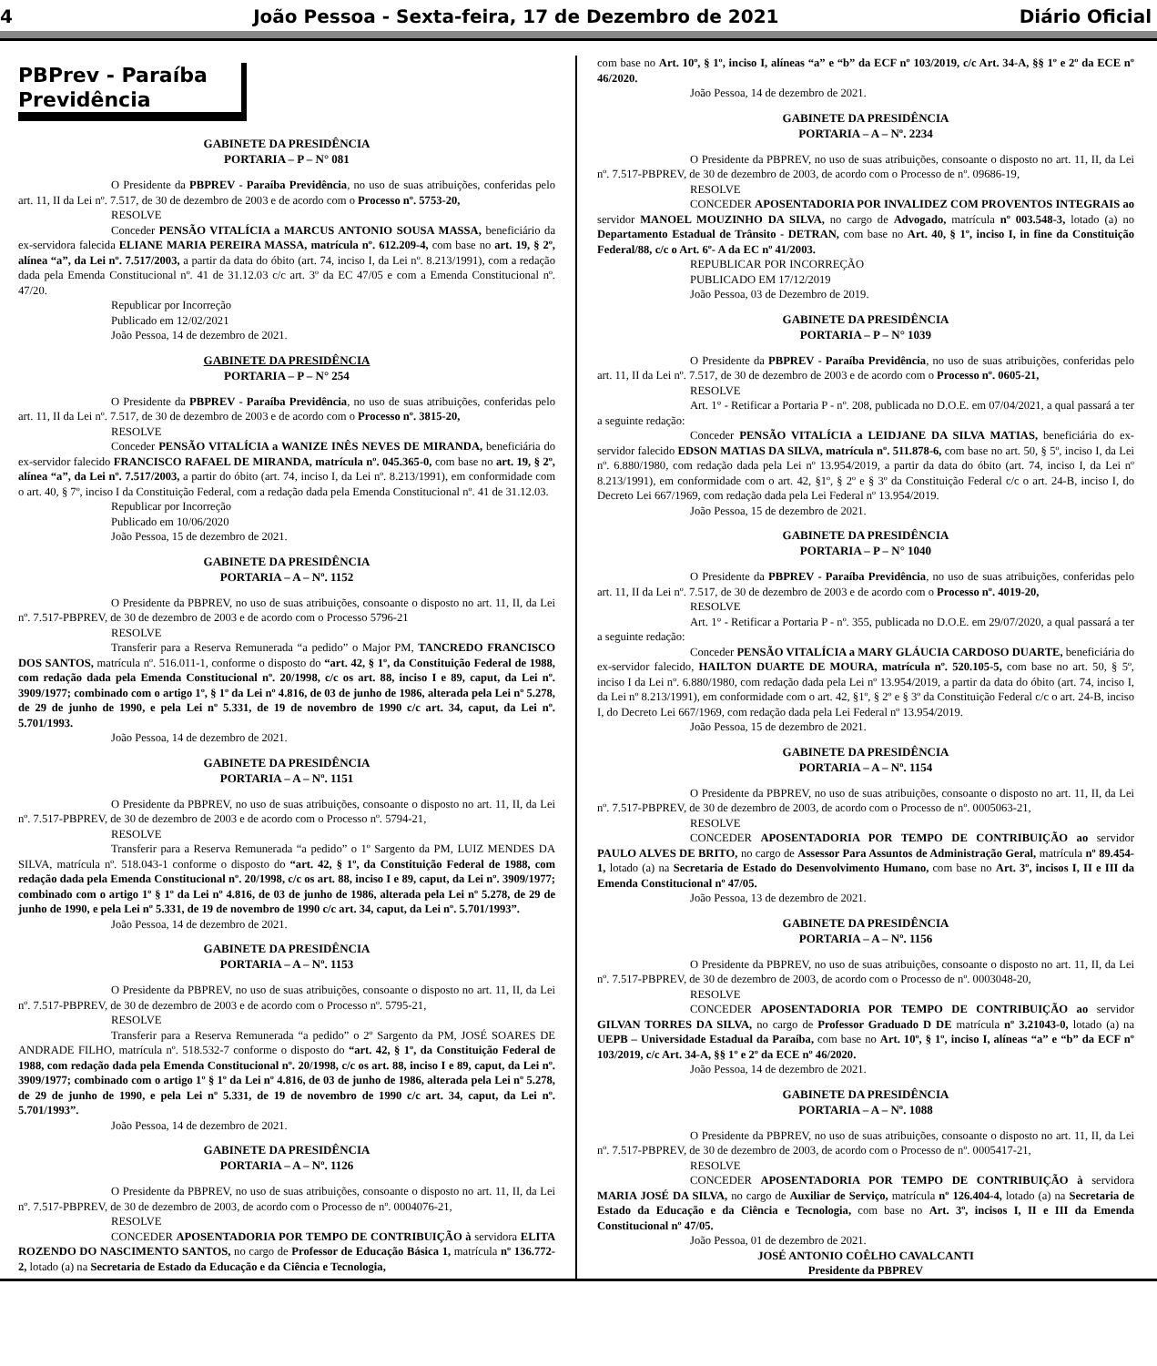4 João Pessoa - Sexta-feira, 17 de Dezembro de 2021 Diário Oficial
PBPrev - Paraíba Previdência
GABINETE DA PRESIDÊNCIA
PORTARIA – P – N° 081
O Presidente da PBPREV - Paraíba Previdência, no uso de suas atribuições, conferidas pelo art. 11, II da Lei nº. 7.517, de 30 de dezembro de 2003 e de acordo com o Processo nº. 5753-20,
RESOLVE
Conceder PENSÃO VITALÍCIA a MARCUS ANTONIO SOUSA MASSA, beneficiário da ex-servidora falecida ELIANE MARIA PEREIRA MASSA, matrícula nº. 612.209-4, com base no art. 19, § 2º, alínea “a”, da Lei nº. 7.517/2003, a partir da data do óbito (art. 74, inciso I, da Lei nº. 8.213/1991), com a redação dada pela Emenda Constitucional nº. 41 de 31.12.03 c/c art. 3º da EC 47/05 e com a Emenda Constitucional nº. 47/20.
Republicar por Incorreção
Publicado em 12/02/2021
João Pessoa, 14 de dezembro de 2021.
GABINETE DA PRESIDÊNCIA
PORTARIA – P – N° 254
O Presidente da PBPREV - Paraíba Previdência, no uso de suas atribuições, conferidas pelo art. 11, II da Lei nº. 7.517, de 30 de dezembro de 2003 e de acordo com o Processo nº. 3815-20,
RESOLVE
Conceder PENSÃO VITALÍCIA a WANIZE INÊS NEVES DE MIRANDA, beneficiária do ex-servidor falecido FRANCISCO RAFAEL DE MIRANDA, matrícula nº. 045.365-0, com base no art. 19, § 2º, alínea “a”, da Lei nº. 7.517/2003, a partir do óbito (art. 74, inciso I, da Lei nº. 8.213/1991), em conformidade com o art. 40, § 7º, inciso I da Constituição Federal, com a redação dada pela Emenda Constitucional nº. 41 de 31.12.03.
Republicar por Incorreção
Publicado em 10/06/2020
João Pessoa, 15 de dezembro de 2021.
GABINETE DA PRESIDÊNCIA
PORTARIA – A – Nº. 1152
O Presidente da PBPREV, no uso de suas atribuições, consoante o disposto no art. 11, II, da Lei nº. 7.517-PBPREV, de 30 de dezembro de 2003 e de acordo com o Processo 5796-21
RESOLVE
Transferir para a Reserva Remunerada “a pedido” o Major PM, TANCREDO FRANCISCO DOS SANTOS, matrícula nº. 516.011-1, conforme o disposto do “art. 42, § 1º, da Constituição Federal de 1988, com redação dada pela Emenda Constitucional nº. 20/1998, c/c os art. 88, inciso I e 89, caput, da Lei nº. 3909/1977; combinado com o artigo 1º, § 1º da Lei nº 4.816, de 03 de junho de 1986, alterada pela Lei nº 5.278, de 29 de junho de 1990, e pela Lei nº 5.331, de 19 de novembro de 1990 c/c art. 34, caput, da Lei nº. 5.701/1993.
João Pessoa, 14 de dezembro de 2021.
GABINETE DA PRESIDÊNCIA
PORTARIA – A – Nº. 1151
O Presidente da PBPREV, no uso de suas atribuições, consoante o disposto no art. 11, II, da Lei nº. 7.517-PBPREV, de 30 de dezembro de 2003 e de acordo com o Processo nº. 5794-21,
RESOLVE
Transferir para a Reserva Remunerada “a pedido” o 1º Sargento da PM, LUIZ MENDES DA SILVA, matrícula nº. 518.043-1 conforme o disposto do “art. 42, § 1º, da Constituição Federal de 1988, com redação dada pela Emenda Constitucional nº. 20/1998, c/c os art. 88, inciso I e 89, caput, da Lei nº. 3909/1977; combinado com o artigo 1º § 1º da Lei nº 4.816, de 03 de junho de 1986, alterada pela Lei nº 5.278, de 29 de junho de 1990, e pela Lei nº 5.331, de 19 de novembro de 1990 c/c art. 34, caput, da Lei nº. 5.701/1993”.
João Pessoa, 14 de dezembro de 2021.
GABINETE DA PRESIDÊNCIA
PORTARIA – A – Nº. 1153
O Presidente da PBPREV, no uso de suas atribuições, consoante o disposto no art. 11, II, da Lei nº. 7.517-PBPREV, de 30 de dezembro de 2003 e de acordo com o Processo nº. 5795-21,
RESOLVE
Transferir para a Reserva Remunerada “a pedido” o 2º Sargento da PM, JOSÉ SOARES DE ANDRADE FILHO, matrícula nº. 518.532-7 conforme o disposto do “art. 42, § 1º, da Constituição Federal de 1988, com redação dada pela Emenda Constitucional nº. 20/1998, c/c os art. 88, inciso I e 89, caput, da Lei nº. 3909/1977; combinado com o artigo 1º § 1º da Lei nº 4.816, de 03 de junho de 1986, alterada pela Lei nº 5.278, de 29 de junho de 1990, e pela Lei nº 5.331, de 19 de novembro de 1990 c/c art. 34, caput, da Lei nº. 5.701/1993”.
João Pessoa, 14 de dezembro de 2021.
GABINETE DA PRESIDÊNCIA
PORTARIA – A – Nº. 1126
O Presidente da PBPREV, no uso de suas atribuições, consoante o disposto no art. 11, II, da Lei nº. 7.517-PBPREV, de 30 de dezembro de 2003, de acordo com o Processo de nº. 0004076-21,
RESOLVE
CONCEDER APOSENTADORIA POR TEMPO DE CONTRIBUIÇÃO à servidora ELITA ROZENDO DO NASCIMENTO SANTOS, no cargo de Professor de Educação Básica 1, matrícula nº 136.772-2, lotado (a) na Secretaria de Estado da Educação e da Ciência e Tecnologia,
com base no Art. 10º, § 1º, inciso I, alíneas “a” e “b” da ECF nº 103/2019, c/c Art. 34-A, §§ 1º e 2º da ECE nº 46/2020.
João Pessoa, 14 de dezembro de 2021.
GABINETE DA PRESIDÊNCIA
PORTARIA – A – Nº. 2234
O Presidente da PBPREV, no uso de suas atribuições, consoante o disposto no art. 11, II, da Lei nº. 7.517-PBPREV, de 30 de dezembro de 2003, de acordo com o Processo de nº. 09686-19,
RESOLVE
CONCEDER APOSENTADORIA POR INVALIDEZ COM PROVENTOS INTEGRAIS ao servidor MANOEL MOUZINHO DA SILVA, no cargo de Advogado, matrícula nº 003.548-3, lotado (a) no Departamento Estadual de Trânsito - DETRAN, com base no Art. 40, § 1º, inciso I, in fine da Constituição Federal/88, c/c o Art. 6º- A da EC nº 41/2003.
REPUBLICAR POR INCORREÇÃO
PUBLICADO EM 17/12/2019
João Pessoa, 03 de Dezembro de 2019.
GABINETE DA PRESIDÊNCIA
PORTARIA – P – N° 1039
O Presidente da PBPREV - Paraíba Previdência, no uso de suas atribuições, conferidas pelo art. 11, II da Lei nº. 7.517, de 30 de dezembro de 2003 e de acordo com o Processo nº. 0605-21,
RESOLVE
Art. 1° - Retificar a Portaria P - nº. 208, publicada no D.O.E. em 07/04/2021, a qual passará a ter a seguinte redação:
Conceder PENSÃO VITALÍCIA a LEIDJANE DA SILVA MATIAS, beneficiária do ex-servidor falecido EDSON MATIAS DA SILVA, matrícula nº. 511.878-6, com base no art. 50, § 5º, inciso I, da Lei nº. 6.880/1980, com redação dada pela Lei nº 13.954/2019, a partir da data do óbito (art. 74, inciso I, da Lei nº 8.213/1991), em conformidade com o art. 42, §1º, § 2º e § 3º da Constituição Federal c/c o art. 24-B, inciso I, do Decreto Lei 667/1969, com redação dada pela Lei Federal nº 13.954/2019.
João Pessoa, 15 de dezembro de 2021.
GABINETE DA PRESIDÊNCIA
PORTARIA – P – N° 1040
O Presidente da PBPREV - Paraíba Previdência, no uso de suas atribuições, conferidas pelo art. 11, II da Lei nº. 7.517, de 30 de dezembro de 2003 e de acordo com o Processo nº. 4019-20,
RESOLVE
Art. 1° - Retificar a Portaria P - nº. 355, publicada no D.O.E. em 29/07/2020, a qual passará a ter a seguinte redação:
Conceder PENSÃO VITALÍCIA a MARY GLÁUCIA CARDOSO DUARTE, beneficiária do ex-servidor falecido, HAILTON DUARTE DE MOURA, matrícula nº. 520.105-5, com base no art. 50, § 5º, inciso I da Lei nº. 6.880/1980, com redação dada pela Lei nº 13.954/2019, a partir da data do óbito (art. 74, inciso I, da Lei nº 8.213/1991), em conformidade com o art. 42, §1º, § 2º e § 3º da Constituição Federal c/c o art. 24-B, inciso I, do Decreto Lei 667/1969, com redação dada pela Lei Federal nº 13.954/2019.
João Pessoa, 15 de dezembro de 2021.
GABINETE DA PRESIDÊNCIA
PORTARIA – A – Nº. 1154
O Presidente da PBPREV, no uso de suas atribuições, consoante o disposto no art. 11, II, da Lei nº. 7.517-PBPREV, de 30 de dezembro de 2003, de acordo com o Processo de nº. 0005063-21,
RESOLVE
CONCEDER APOSENTADORIA POR TEMPO DE CONTRIBUIÇÃO ao servidor PAULO ALVES DE BRITO, no cargo de Assessor Para Assuntos de Administração Geral, matrícula nº 89.454-1, lotado (a) na Secretaria de Estado do Desenvolvimento Humano, com base no Art. 3º, incisos I, II e III da Emenda Constitucional nº 47/05.
João Pessoa, 13 de dezembro de 2021.
GABINETE DA PRESIDÊNCIA
PORTARIA – A – Nº. 1156
O Presidente da PBPREV, no uso de suas atribuições, consoante o disposto no art. 11, II, da Lei nº. 7.517-PBPREV, de 30 de dezembro de 2003, de acordo com o Processo de nº. 0003048-20,
RESOLVE
CONCEDER APOSENTADORIA POR TEMPO DE CONTRIBUIÇÃO ao servidor GILVAN TORRES DA SILVA, no cargo de Professor Graduado D DE matrícula nº 3.21043-0, lotado (a) na UEPB – Universidade Estadual da Paraíba, com base no Art. 10º, § 1º, inciso I, alíneas “a” e “b” da ECF nº 103/2019, c/c Art. 34-A, §§ 1º e 2º da ECE nº 46/2020.
João Pessoa, 14 de dezembro de 2021.
GABINETE DA PRESIDÊNCIA
PORTARIA – A – Nº. 1088
O Presidente da PBPREV, no uso de suas atribuições, consoante o disposto no art. 11, II, da Lei nº. 7.517-PBPREV, de 30 de dezembro de 2003, de acordo com o Processo de nº. 0005417-21,
RESOLVE
CONCEDER APOSENTADORIA POR TEMPO DE CONTRIBUIÇÃO à servidora MARIA JOSÉ DA SILVA, no cargo de Auxiliar de Serviço, matrícula nº 126.404-4, lotado (a) na Secretaria de Estado da Educação e da Ciência e Tecnologia, com base no Art. 3º, incisos I, II e III da Emenda Constitucional nº 47/05.
João Pessoa, 01 de dezembro de 2021.
JOSÉ ANTONIO COÊLHO CAVALCANTI
Presidente da PBPREV